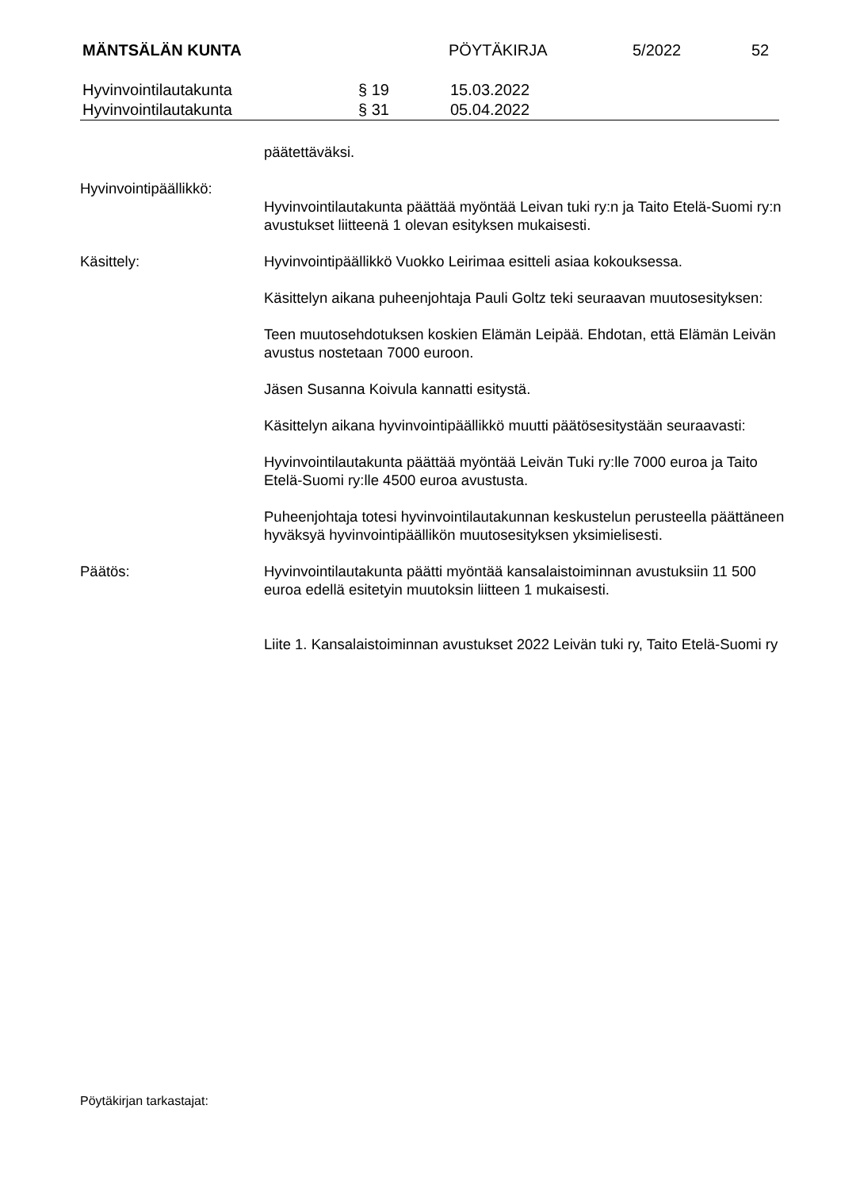MÄNTSÄLÄN KUNTA PÖYTÄKIRJA 5/2022 52
Hyvinvointilautakunta § 19 15.03.2022
Hyvinvointilautakunta § 31 05.04.2022
päätettäväksi.
Hyvinvointipäällikkö:
Hyvinvointilautakunta päättää myöntää Leivan tuki ry:n ja Taito Etelä-Suomi ry:n avustukset liitteenä 1 olevan esityksen mukaisesti.
Käsittely: Hyvinvointipäällikkö Vuokko Leirimaa esitteli asiaa kokouksessa.
Käsittelyn aikana puheenjohtaja Pauli Goltz teki seuraavan muutosesityksen:
Teen muutosehdotuksen koskien Elämän Leipää. Ehdotan, että Elämän Leivän avustus nostetaan 7000 euroon.
Jäsen Susanna Koivula kannatti esitystä.
Käsittelyn aikana hyvinvointipäällikkö muutti päätösesitystään seuraavasti:
Hyvinvointilautakunta päättää myöntää Leivän Tuki ry:lle 7000 euroa ja Taito Etelä-Suomi ry:lle 4500 euroa avustusta.
Puheenjohtaja totesi hyvinvointilautakunnan keskustelun perusteella päättäneen hyväksyä hyvinvointipäällikön muutosesityksen yksimielisesti.
Päätös: Hyvinvointilautakunta päätti myöntää kansalaistoiminnan avustuksiin 11 500 euroa edellä esitetyin muutoksin liitteen 1 mukaisesti.
Liite 1. Kansalaistoiminnan avustukset 2022 Leivän tuki ry, Taito Etelä-Suomi ry
Pöytäkirjan tarkastajat: